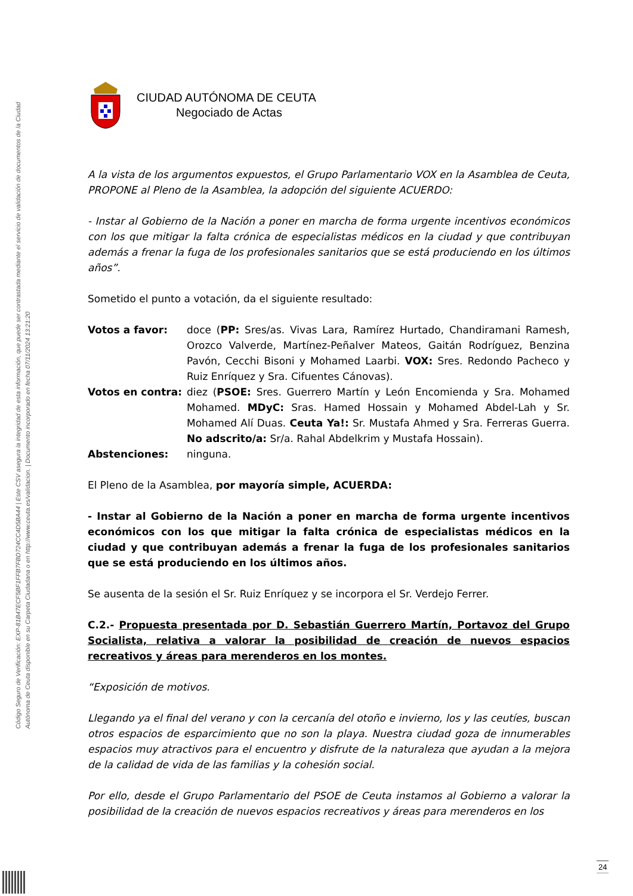Código Seguro de Verificación: EXP-81B47ECF5BF1FFB7FBD724CC4D5BA44 | Este CSV asegura la integridad de esta información, que puede ser contrastada mediante el servicio de validación de documentos de la Ciudad Autónoma de Ceuta disponible en su Carpeta Ciudadana o en http://www.ceuta.es/validacion. | Documento incorporado en fecha 07/11/2024 13:21:20
CIUDAD AUTÓNOMA DE CEUTA
Negociado de Actas
A la vista de los argumentos expuestos, el Grupo Parlamentario VOX en la Asamblea de Ceuta, PROPONE al Pleno de la Asamblea, la adopción del siguiente ACUERDO:
- Instar al Gobierno de la Nación a poner en marcha de forma urgente incentivos económicos con los que mitigar la falta crónica de especialistas médicos en la ciudad y que contribuyan además a frenar la fuga de los profesionales sanitarios que se está produciendo en los últimos años”.
Sometido el punto a votación, da el siguiente resultado:
| Votos a favor: | doce ( PP: Sres/as. Vivas Lara, Ramírez Hurtado, Chandiramani Ramesh, Orozco Valverde, Martínez-Peñalver Mateos, Gaitán Rodríguez, Benzina Pavón, Cecchi Bisoni y Mohamed Laarbi. VOX: Sres. Redondo Pacheco y Ruiz Enríquez y Sra. Cifuentes Cánovas). |
| Votos en contra: | diez ( PSOE: Sres. Guerrero Martín y León Encomienda y Sra. Mohamed Mohamed. MDyC: Sras. Hamed Hossain y Mohamed Abdel-Lah y Sr. Mohamed Alí Duas. Ceuta Ya!: Sr. Mustafa Ahmed y Sra. Ferreras Guerra. No adscrito/a: Sr/a. Rahal Abdelkrim y Mustafa Hossain). |
| Abstenciones: | ninguna. |
El Pleno de la Asamblea, por mayoría simple, ACUERDA:
- Instar al Gobierno de la Nación a poner en marcha de forma urgente incentivos económicos con los que mitigar la falta crónica de especialistas médicos en la ciudad y que contribuyan además a frenar la fuga de los profesionales sanitarios que se está produciendo en los últimos años.
Se ausenta de la sesión el Sr. Ruiz Enríquez y se incorpora el Sr. Verdejo Ferrer.
C.2.- Propuesta presentada por D. Sebastián Guerrero Martín, Portavoz del Grupo Socialista, relativa a valorar la posibilidad de creación de nuevos espacios recreativos y áreas para merenderos en los montes.
“Exposición de motivos.
Llegando ya el final del verano y con la cercanía del otoño e invierno, los y las ceutíes, buscan otros espacios de esparcimiento que no son la playa. Nuestra ciudad goza de innumerables espacios muy atractivos para el encuentro y disfrute de la naturaleza que ayudan a la mejora de la calidad de vida de las familias y la cohesión social.
Por ello, desde el Grupo Parlamentario del PSOE de Ceuta instamos al Gobierno a valorar la posibilidad de la creación de nuevos espacios recreativos y áreas para merenderos en los
24